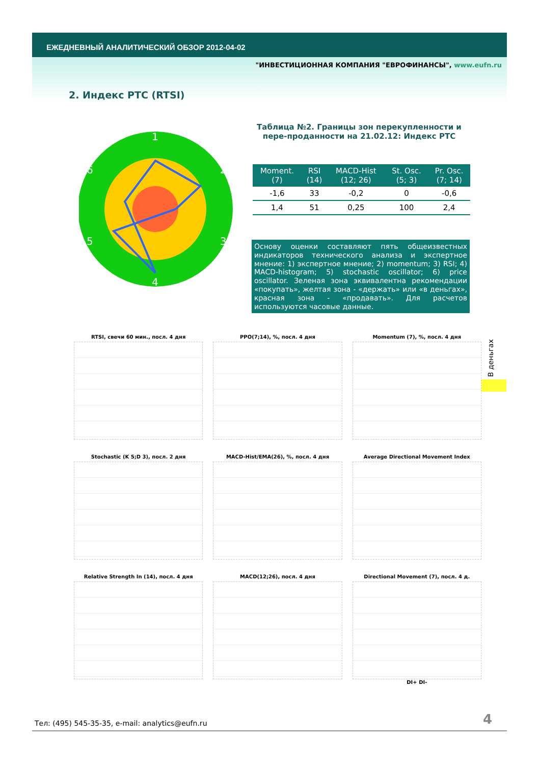ЕЖЕДНЕВНЫЙ АНАЛИТИЧЕСКИЙ ОБЗОР 2012-04-02
"ИНВЕСТИЦИОННАЯ КОМПАНИЯ "ЕВРОФИНАНСЫ", www.eufn.ru
2. Индекс РТС (RTSI)
1
2
3
4
5
6
Таблица №2. Границы зон перекупленности и пере-продан­ности на 21.02.12: Индекс РТС
| Moment. (7) | RSI (14) | MACD-Hist (12; 26) | St. Osc. (5; 3) | Pr. Osc. (7; 14) |
| --- | --- | --- | --- | --- |
| -1,6 | 33 | -0,2 | 0 | -0,6 |
| 1,4 | 51 | 0,25 | 100 | 2,4 |
Основу оценки составляют пять общеизвестных индикаторов технического анализа и экспертное мнение: 1) экспертное мнение; 2) momentum; 3) RSI; 4) MACD-histogram; 5) stochastic oscillator; 6) price oscillator. Зеленая зона эквивалентна рекомендации «покупать», желтая зона - «держать» или «в деньгах», красная зона - «продавать». Для расчетов используются часовые данные.
В деньгах
RTSI, свечи 60 мин., посл. 4 дня
PPO(7;14), %, посл. 4 дня
Momentum (7), %, посл. 4 дня
Stochastic (K 5;D 3), посл. 2 дня
MACD-Hist/EMA(26), %, посл. 4 дня
Average Directional Movement Index
Relative Strength In (14), посл. 4 дня
MACD(12;26), посл. 4 дня
Directional Movement (7), посл. 4 д.
DI+ DI-
Тел: (495) 545-35-35, e-mail: analytics@eufn.ru
4